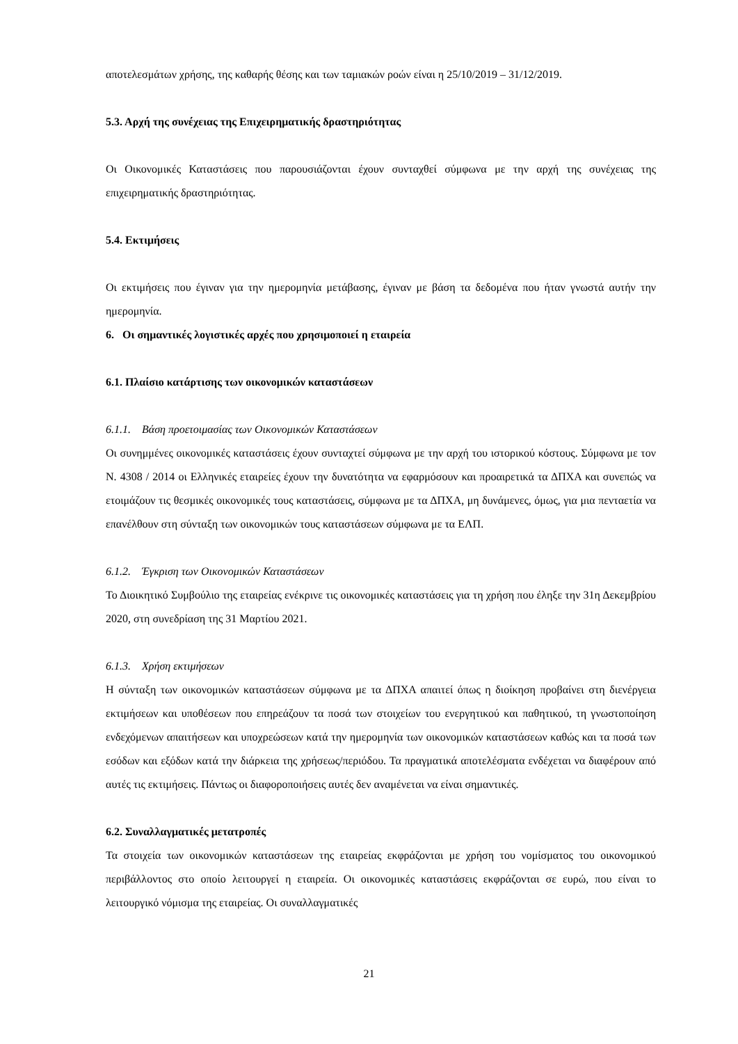αποτελεσμάτων χρήσης, της καθαρής θέσης και των ταμιακών ροών είναι η 25/10/2019 – 31/12/2019.
5.3. Αρχή της συνέχειας της Επιχειρηματικής δραστηριότητας
Οι Οικονομικές Καταστάσεις που παρουσιάζονται έχουν συνταχθεί σύμφωνα με την αρχή της συνέχειας της επιχειρηματικής δραστηριότητας.
5.4. Εκτιμήσεις
Οι εκτιμήσεις που έγιναν για την ημερομηνία μετάβασης, έγιναν με βάση τα δεδομένα που ήταν γνωστά αυτήν την ημερομηνία.
6. Οι σημαντικές λογιστικές αρχές που χρησιμοποιεί η εταιρεία
6.1. Πλαίσιο κατάρτισης των οικονομικών καταστάσεων
6.1.1. Βάση προετοιμασίας των Οικονομικών Καταστάσεων
Οι συνημμένες οικονομικές καταστάσεις έχουν συνταχτεί σύμφωνα με την αρχή του ιστορικού κόστους. Σύμφωνα με τον Ν. 4308 / 2014 οι Ελληνικές εταιρείες έχουν την δυνατότητα να εφαρμόσουν και προαιρετικά τα ΔΠΧΑ και συνεπώς να ετοιμάζουν τις θεσμικές οικονομικές τους καταστάσεις, σύμφωνα με τα ΔΠΧΑ, μη δυνάμενες, όμως, για μια πενταετία να επανέλθουν στη σύνταξη των οικονομικών τους καταστάσεων σύμφωνα με τα ΕΛΠ.
6.1.2. Έγκριση των Οικονομικών Καταστάσεων
Το Διοικητικό Συμβούλιο της εταιρείας ενέκρινε τις οικονομικές καταστάσεις για τη χρήση που έληξε την 31η Δεκεμβρίου 2020, στη συνεδρίαση της 31 Μαρτίου 2021.
6.1.3. Χρήση εκτιμήσεων
Η σύνταξη των οικονομικών καταστάσεων σύμφωνα με τα ΔΠΧΑ απαιτεί όπως η διοίκηση προβαίνει στη διενέργεια εκτιμήσεων και υποθέσεων που επηρεάζουν τα ποσά των στοιχείων του ενεργητικού και παθητικού, τη γνωστοποίηση ενδεχόμενων απαιτήσεων και υποχρεώσεων κατά την ημερομηνία των οικονομικών καταστάσεων καθώς και τα ποσά των εσόδων και εξόδων κατά την διάρκεια της χρήσεως/περιόδου. Τα πραγματικά αποτελέσματα ενδέχεται να διαφέρουν από αυτές τις εκτιμήσεις. Πάντως οι διαφοροποιήσεις αυτές δεν αναμένεται να είναι σημαντικές.
6.2. Συναλλαγματικές μετατροπές
Τα στοιχεία των οικονομικών καταστάσεων της εταιρείας εκφράζονται με χρήση του νομίσματος του οικονομικού περιβάλλοντος στο οποίο λειτουργεί η εταιρεία. Οι οικονομικές καταστάσεις εκφράζονται σε ευρώ, που είναι το λειτουργικό νόμισμα της εταιρείας. Οι συναλλαγματικές
21